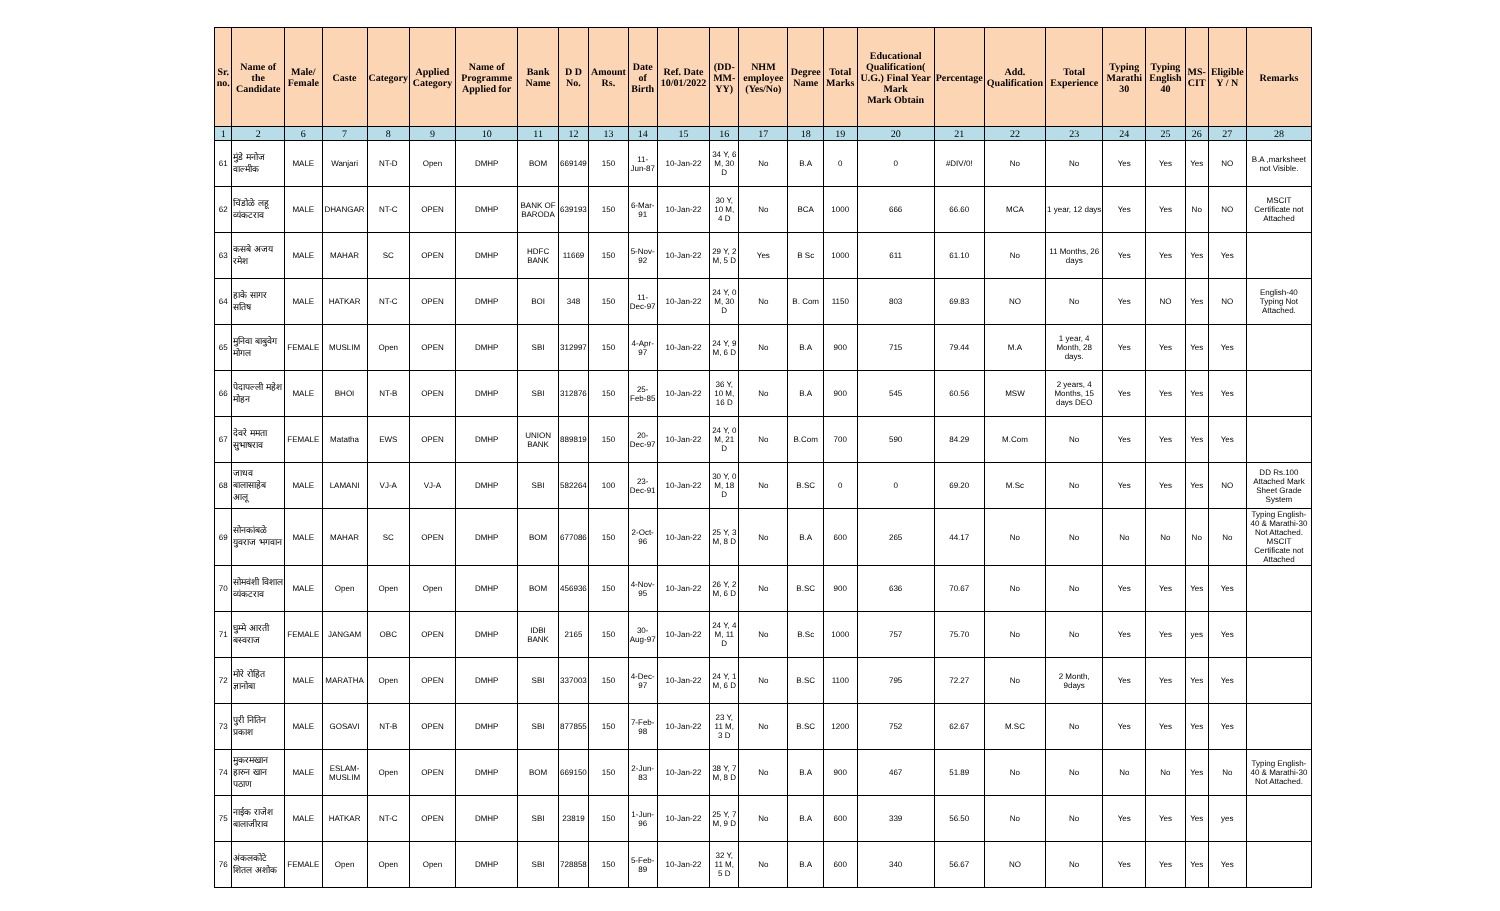| Sr. no. | Name of the Candidate | Male/ Female | Caste | Category | Applied Category | Name of Programme Applied for | Bank Name | D D No. | Amount Rs. | Date of Birth | Ref. Date 10/01/2022 | (DD-MM-YY) | NHM employee (Yes/No) | Degree Name | Total Marks | Educational Qualification( U.G.) Final Year Mark Mark Obtain | Percentage | Add. Qualification | Total Experience | Typing Marathi 30 | Typing English 40 | MS-CIT | Eligible Y / N | Remarks |
| --- | --- | --- | --- | --- | --- | --- | --- | --- | --- | --- | --- | --- | --- | --- | --- | --- | --- | --- | --- | --- | --- | --- | --- | --- |
| 1 | 2 | 6 | 7 | 8 | 9 | 10 | 11 | 12 | 13 | 14 | 15 | 16 | 17 | 18 | 19 | 20 | 21 | 22 | 23 | 24 | 25 | 26 | 27 | 28 |
| 61 | मुंडे मनोज वाल्मीक | MALE | Wanjari | NT-D | Open | DMHP | BOM | 669149 | 150 | 11-Jun-87 | 10-Jan-22 | 34 Y, 6 M, 30 D | No | B.A | 0 | 0 | #DIV/0! | No | No | Yes | Yes | Yes | NO | B.A ,marksheet not Visible. |
| 62 | चिंडोळे लहू व्यंकटराव | MALE | DHANGAR | NT-C | OPEN | DMHP | BANK OF BARODA | 639193 | 150 | 6-Mar-91 | 10-Jan-22 | 30 Y, 10 M, 4 D | No | BCA | 1000 | 666 | 66.60 | MCA | 1 year, 12 days | Yes | Yes | No | NO | MSCIT Certificate not Attached |
| 63 | कसबे अजय रमेश | MALE | MAHAR | SC | OPEN | DMHP | HDFC BANK | 11669 | 150 | 5-Nov-92 | 10-Jan-22 | 29 Y, 2 M, 5 D | Yes | B Sc | 1000 | 611 | 61.10 | No | 11 Months, 26 days | Yes | Yes | Yes | Yes | |
| 64 | हाके सागर सतिष | MALE | HATKAR | NT-C | OPEN | DMHP | BOI | 348 | 150 | 11-Dec-97 | 10-Jan-22 | 24 Y, 0 M, 30 D | No | B. Com | 1150 | 803 | 69.83 | NO | No | Yes | NO | Yes | NO | English-40 Typing Not Attached. |
| 65 | मुनिवा बाबुवेग मोगल | FEMALE | MUSLIM | Open | OPEN | DMHP | SBI | 312997 | 150 | 4-Apr-97 | 10-Jan-22 | 24 Y, 9 M, 6 D | No | B.A | 900 | 715 | 79.44 | M.A | 1 year, 4 Month, 28 days. | Yes | Yes | Yes | Yes | |
| 66 | पेदापल्ली महेश मोहन | MALE | BHOI | NT-B | OPEN | DMHP | SBI | 312876 | 150 | 25-Feb-85 | 10-Jan-22 | 36 Y, 10 M, 16 D | No | B.A | 900 | 545 | 60.56 | MSW | 2 years, 4 Months, 15 days DEO | Yes | Yes | Yes | Yes | |
| 67 | देवरे ममता सुभाषराव | FEMALE | Matatha | EWS | OPEN | DMHP | UNION BANK | 889819 | 150 | 20-Dec-97 | 10-Jan-22 | 24 Y, 0 M, 21 D | No | B.Com | 700 | 590 | 84.29 | M.Com | No | Yes | Yes | Yes | Yes | |
| 68 | जाधव बालासाहेब आलू | MALE | LAMANI | VJ-A | VJ-A | DMHP | SBI | 582264 | 100 | 23-Dec-91 | 10-Jan-22 | 30 Y, 0 M, 18 D | No | B.SC | 0 | 0 | 69.20 | M.Sc | No | Yes | Yes | Yes | NO | DD Rs.100 Attached Mark Sheet Grade System |
| 69 | सोनकांबळे युवराज भगवान | MALE | MAHAR | SC | OPEN | DMHP | BOM | 677086 | 150 | 2-Oct-96 | 10-Jan-22 | 25 Y, 3 M, 8 D | No | B.A | 600 | 265 | 44.17 | No | No | No | No | No | No | Typing English-40 & Marathi-30 Not Attached. MSCIT Certificate not Attached |
| 70 | सोमवंशी विशाल व्यंकटराव | MALE | Open | Open | Open | DMHP | BOM | 456936 | 150 | 4-Nov-95 | 10-Jan-22 | 26 Y, 2 M, 6 D | No | B.SC | 900 | 636 | 70.67 | No | No | Yes | Yes | Yes | Yes | |
| 71 | घुम्मे आरती बस्वराज | FEMALE | JANGAM | OBC | OPEN | DMHP | IDBI BANK | 2165 | 150 | 30-Aug-97 | 10-Jan-22 | 24 Y, 4 M, 11 D | No | B.Sc | 1000 | 757 | 75.70 | No | No | Yes | Yes | yes | Yes | |
| 72 | मोरे रोहित ज्ञानोबा | MALE | MARATHA | Open | OPEN | DMHP | SBI | 337003 | 150 | 4-Dec-97 | 10-Jan-22 | 24 Y, 1 M, 6 D | No | B.SC | 1100 | 795 | 72.27 | No | 2 Month, 9days | Yes | Yes | Yes | Yes | |
| 73 | पुरी नितिन प्रकाश | MALE | GOSAVI | NT-B | OPEN | DMHP | SBI | 877855 | 150 | 7-Feb-98 | 10-Jan-22 | 23 Y, 11 M, 3 D | No | B.SC | 1200 | 752 | 62.67 | M.SC | No | Yes | Yes | Yes | Yes | |
| 74 | मुकरमखान हारुन खान पठाण | MALE | ESLAM-MUSLIM | Open | OPEN | DMHP | BOM | 669150 | 150 | 2-Jun-83 | 10-Jan-22 | 38 Y, 7 M, 8 D | No | B.A | 900 | 467 | 51.89 | No | No | No | No | Yes | No | Typing English-40 & Marathi-30 Not Attached. |
| 75 | नाईक राजेश बालाजीराव | MALE | HATKAR | NT-C | OPEN | DMHP | SBI | 23819 | 150 | 1-Jun-96 | 10-Jan-22 | 25 Y, 7 M, 9 D | No | B.A | 600 | 339 | 56.50 | No | No | Yes | Yes | Yes | yes | |
| 76 | अंकलकोटे शितल अशोक | FEMALE | Open | Open | Open | DMHP | SBI | 728858 | 150 | 5-Feb-89 | 10-Jan-22 | 32 Y, 11 M, 5 D | No | B.A | 600 | 340 | 56.67 | NO | No | Yes | Yes | Yes | Yes | |